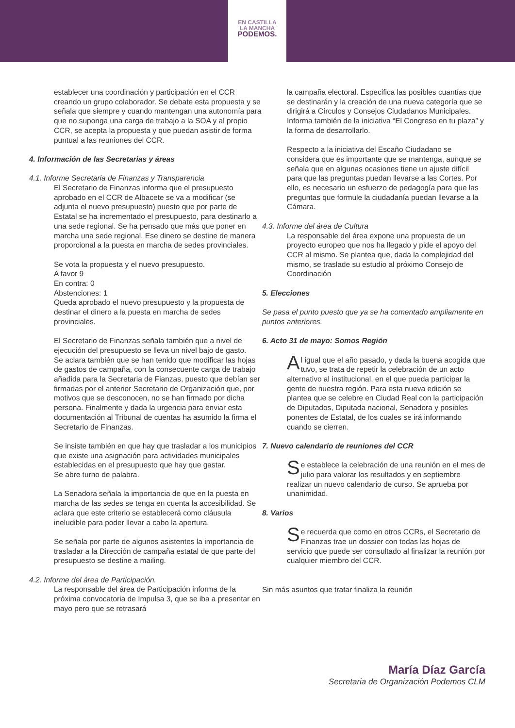EN CASTILLA
LA MANCHA
PODEMOS.
establecer una coordinación y participación en el CCR creando un grupo colaborador. Se debate esta propuesta y se señala que siempre y cuando mantengan una autonomía para que no suponga una carga de trabajo a la SOA y al propio CCR, se acepta la propuesta y que puedan asistir de forma puntual a las reuniones del CCR.
4. Información de las Secretarias y áreas
4.1. Informe Secretaria de Finanzas y Transparencia
El Secretario de Finanzas informa que el presupuesto aprobado en el CCR de Albacete se va a modificar (se adjunta el nuevo presupuesto) puesto que por parte de Estatal se ha incrementado el presupuesto, para destinarlo a una sede regional. Se ha pensado que más que poner en marcha una sede regional. Ese dinero se destine de manera proporcional a la puesta en marcha de sedes provinciales.
Se vota la propuesta y el nuevo presupuesto.
A favor 9
En contra: 0
Abstenciones: 1
Queda aprobado el nuevo presupuesto y la propuesta de destinar el dinero a la puesta en marcha de sedes provinciales.
El Secretario de Finanzas señala también que a nivel de ejecución del presupuesto se lleva un nivel bajo de gasto.
Se aclara también que se han tenido que modificar las hojas de gastos de campaña, con la consecuente carga de trabajo añadida para la Secretaria de Fianzas, puesto que debían ser firmadas por el anterior Secretario de Organización que, por motivos que se desconocen, no se han firmado por dicha persona. Finalmente y dada la urgencia para enviar esta documentación al Tribunal de cuentas ha asumido la firma el Secretario de Finanzas.
Se insiste también en que hay que trasladar a los municipios que existe una asignación para actividades municipales establecidas en el presupuesto que hay que gastar.
Se abre turno de palabra.
La Senadora señala la importancia de que en la puesta en marcha de las sedes se tenga en cuenta la accesibilidad. Se aclara que este criterio se establecerá como cláusula ineludible para poder llevar a cabo la apertura.
Se señala por parte de algunos asistentes la importancia de trasladar a la Dirección de campaña estatal de que parte del presupuesto se destine a mailing.
4.2. Informe del área de Participación.
La responsable del área de Participación informa de la próxima convocatoria de Impulsa 3, que se iba a presentar en mayo pero que se retrasará
la campaña electoral. Especifica las posibles cuantías que se destinarán y la creación de una nueva categoría que se dirigirá a Círculos y Consejos Ciudadanos Municipales. Informa también de la iniciativa “El Congreso en tu plaza” y la forma de desarrollarlo.
Respecto a la iniciativa del Escaño Ciudadano se considera que es importante que se mantenga, aunque se señala que en algunas ocasiones tiene un ajuste difícil para que las preguntas puedan llevarse a las Cortes. Por ello, es necesario un esfuerzo de pedagogía para que las preguntas que formule la ciudadanía puedan llevarse a la Cámara.
4.3. Informe del área de Cultura
La responsable del área expone una propuesta de un proyecto europeo que nos ha llegado y pide el apoyo del CCR al mismo. Se plantea que, dada la complejidad del mismo, se traslade su estudio al próximo Consejo de Coordinación
5. Elecciones
Se pasa el punto puesto que ya se ha comentado ampliamente en puntos anteriores.
6. Acto 31 de mayo: Somos Región
Al igual que el año pasado, y dada la buena acogida que tuvo, se trata de repetir la celebración de un acto alternativo al institucional, en el que pueda participar la gente de nuestra región. Para esta nueva edición se plantea que se celebre en Ciudad Real con la participación de Diputados, Diputada nacional, Senadora y posibles ponentes de Estatal, de los cuales se irá informando cuando se cierren.
7. Nuevo calendario de reuniones del CCR
Se establece la celebración de una reunión en el mes de julio para valorar los resultados y en septiembre realizar un nuevo calendario de curso. Se aprueba por unanimidad.
8. Varios
Se recuerda que como en otros CCRs, el Secretario de Finanzas trae un dossier con todas las hojas de servicio que puede ser consultado al finalizar la reunión por cualquier miembro del CCR.
Sin más asuntos que tratar finaliza la reunión
María Díaz García
Secretaria de Organización Podemos CLM